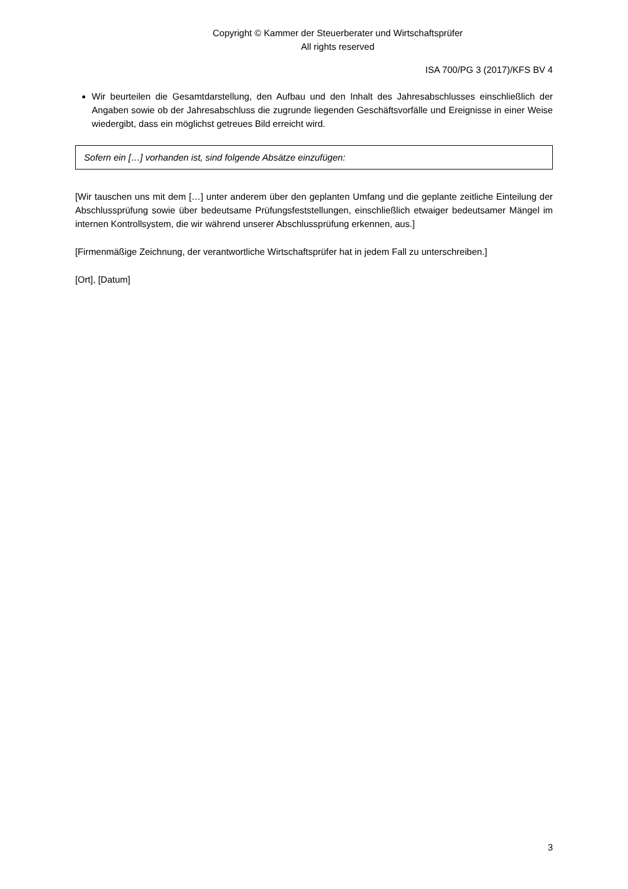Copyright © Kammer der Steuerberater und Wirtschaftsprüfer
All rights reserved
ISA 700/PG 3 (2017)/KFS BV 4
Wir beurteilen die Gesamtdarstellung, den Aufbau und den Inhalt des Jahresabschlusses einschließlich der Angaben sowie ob der Jahresabschluss die zugrunde liegenden Geschäftsvorfälle und Ereignisse in einer Weise wiedergibt, dass ein möglichst getreues Bild erreicht wird.
Sofern ein […] vorhanden ist, sind folgende Absätze einzufügen:
[Wir tauschen uns mit dem […] unter anderem über den geplanten Umfang und die geplante zeitliche Einteilung der Abschlussprüfung sowie über bedeutsame Prüfungsfeststellungen, einschließlich etwaiger bedeutsamer Mängel im internen Kontrollsystem, die wir während unserer Abschlussprüfung erkennen, aus.]
[Firmenmäßige Zeichnung, der verantwortliche Wirtschaftsprüfer hat in jedem Fall zu unterschreiben.]
[Ort], [Datum]
3